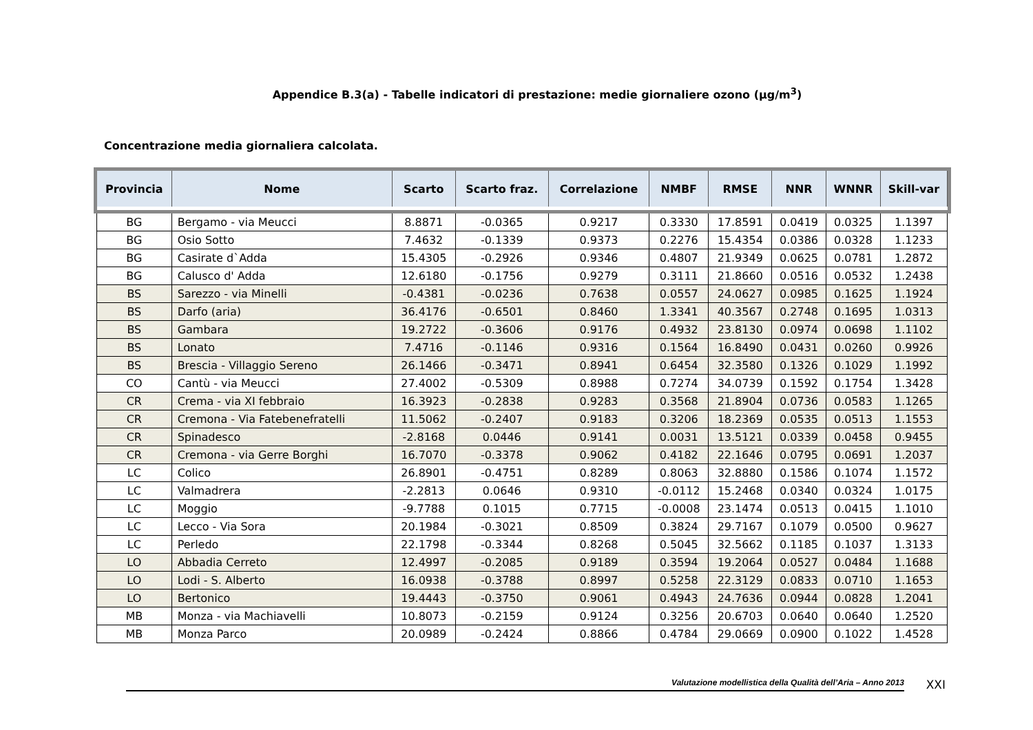Appendice B.3(a) - Tabelle indicatori di prestazione: medie giornaliere ozono (µg/m<sup>3</sup>)
Concentrazione media giornaliera calcolata.
| Provincia | Nome | Scarto | Scarto fraz. | Correlazione | NMBF | RMSE | NNR | WNNR | Skill-var |
| --- | --- | --- | --- | --- | --- | --- | --- | --- | --- |
| BG | Bergamo - via Meucci | 8.8871 | -0.0365 | 0.9217 | 0.3330 | 17.8591 | 0.0419 | 0.0325 | 1.1397 |
| BG | Osio Sotto | 7.4632 | -0.1339 | 0.9373 | 0.2276 | 15.4354 | 0.0386 | 0.0328 | 1.1233 |
| BG | Casirate d`Adda | 15.4305 | -0.2926 | 0.9346 | 0.4807 | 21.9349 | 0.0625 | 0.0781 | 1.2872 |
| BG | Calusco d' Adda | 12.6180 | -0.1756 | 0.9279 | 0.3111 | 21.8660 | 0.0516 | 0.0532 | 1.2438 |
| BS | Sarezzo - via Minelli | -0.4381 | -0.0236 | 0.7638 | 0.0557 | 24.0627 | 0.0985 | 0.1625 | 1.1924 |
| BS | Darfo (aria) | 36.4176 | -0.6501 | 0.8460 | 1.3341 | 40.3567 | 0.2748 | 0.1695 | 1.0313 |
| BS | Gambara | 19.2722 | -0.3606 | 0.9176 | 0.4932 | 23.8130 | 0.0974 | 0.0698 | 1.1102 |
| BS | Lonato | 7.4716 | -0.1146 | 0.9316 | 0.1564 | 16.8490 | 0.0431 | 0.0260 | 0.9926 |
| BS | Brescia - Villaggio Sereno | 26.1466 | -0.3471 | 0.8941 | 0.6454 | 32.3580 | 0.1326 | 0.1029 | 1.1992 |
| CO | Cantù - via Meucci | 27.4002 | -0.5309 | 0.8988 | 0.7274 | 34.0739 | 0.1592 | 0.1754 | 1.3428 |
| CR | Crema - via XI febbraio | 16.3923 | -0.2838 | 0.9283 | 0.3568 | 21.8904 | 0.0736 | 0.0583 | 1.1265 |
| CR | Cremona - Via Fatebenefratelli | 11.5062 | -0.2407 | 0.9183 | 0.3206 | 18.2369 | 0.0535 | 0.0513 | 1.1553 |
| CR | Spinadesco | -2.8168 | 0.0446 | 0.9141 | 0.0031 | 13.5121 | 0.0339 | 0.0458 | 0.9455 |
| CR | Cremona - via Gerre Borghi | 16.7070 | -0.3378 | 0.9062 | 0.4182 | 22.1646 | 0.0795 | 0.0691 | 1.2037 |
| LC | Colico | 26.8901 | -0.4751 | 0.8289 | 0.8063 | 32.8880 | 0.1586 | 0.1074 | 1.1572 |
| LC | Valmadrera | -2.2813 | 0.0646 | 0.9310 | -0.0112 | 15.2468 | 0.0340 | 0.0324 | 1.0175 |
| LC | Moggio | -9.7788 | 0.1015 | 0.7715 | -0.0008 | 23.1474 | 0.0513 | 0.0415 | 1.1010 |
| LC | Lecco - Via Sora | 20.1984 | -0.3021 | 0.8509 | 0.3824 | 29.7167 | 0.1079 | 0.0500 | 0.9627 |
| LC | Perledo | 22.1798 | -0.3344 | 0.8268 | 0.5045 | 32.5662 | 0.1185 | 0.1037 | 1.3133 |
| LO | Abbadia Cerreto | 12.4997 | -0.2085 | 0.9189 | 0.3594 | 19.2064 | 0.0527 | 0.0484 | 1.1688 |
| LO | Lodi - S. Alberto | 16.0938 | -0.3788 | 0.8997 | 0.5258 | 22.3129 | 0.0833 | 0.0710 | 1.1653 |
| LO | Bertonico | 19.4443 | -0.3750 | 0.9061 | 0.4943 | 24.7636 | 0.0944 | 0.0828 | 1.2041 |
| MB | Monza - via Machiavelli | 10.8073 | -0.2159 | 0.9124 | 0.3256 | 20.6703 | 0.0640 | 0.0640 | 1.2520 |
| MB | Monza Parco | 20.0989 | -0.2424 | 0.8866 | 0.4784 | 29.0669 | 0.0900 | 0.1022 | 1.4528 |
Valutazione modellistica della Qualità dell’Aria – Anno 2013
XXI